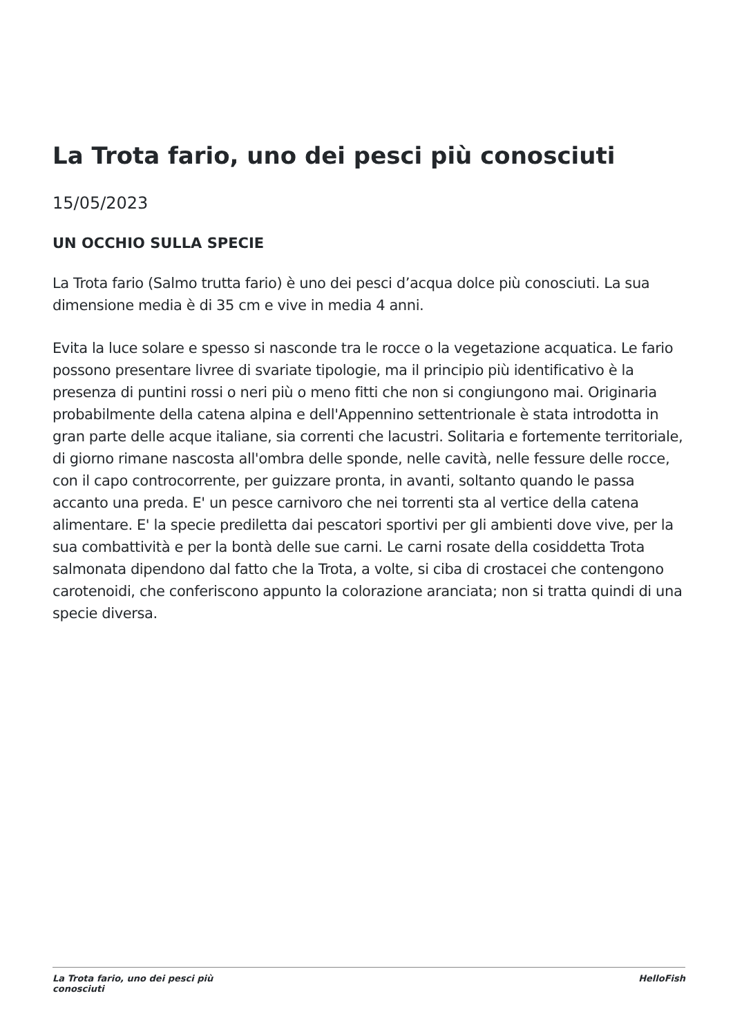La Trota fario, uno dei pesci più conosciuti
15/05/2023
UN OCCHIO SULLA SPECIE
La Trota fario (Salmo trutta fario) è uno dei pesci d’acqua dolce più conosciuti. La sua dimensione media è di 35 cm e vive in media 4 anni.
Evita la luce solare e spesso si nasconde tra le rocce o la vegetazione acquatica. Le fario possono presentare livree di svariate tipologie, ma il principio più identificativo è la presenza di puntini rossi o neri più o meno fitti che non si congiungono mai. Originaria probabilmente della catena alpina e dell'Appennino settentrionale è stata introdotta in gran parte delle acque italiane, sia correnti che lacustri. Solitaria e fortemente territoriale, di giorno rimane nascosta all'ombra delle sponde, nelle cavità, nelle fessure delle rocce, con il capo controcorrente, per guizzare pronta, in avanti, soltanto quando le passa accanto una preda. E' un pesce carnivoro che nei torrenti sta al vertice della catena alimentare. E' la specie prediletta dai pescatori sportivi per gli ambienti dove vive, per la sua combattività e per la bontà delle sue carni. Le carni rosate della cosiddetta Trota salmonata dipendono dal fatto che la Trota, a volte, si ciba di crostacei che contengono carotenoidi, che conferiscono appunto la colorazione aranciata; non si tratta quindi di una specie diversa.
La Trota fario, uno dei pesci più conosciuti
HelloFish